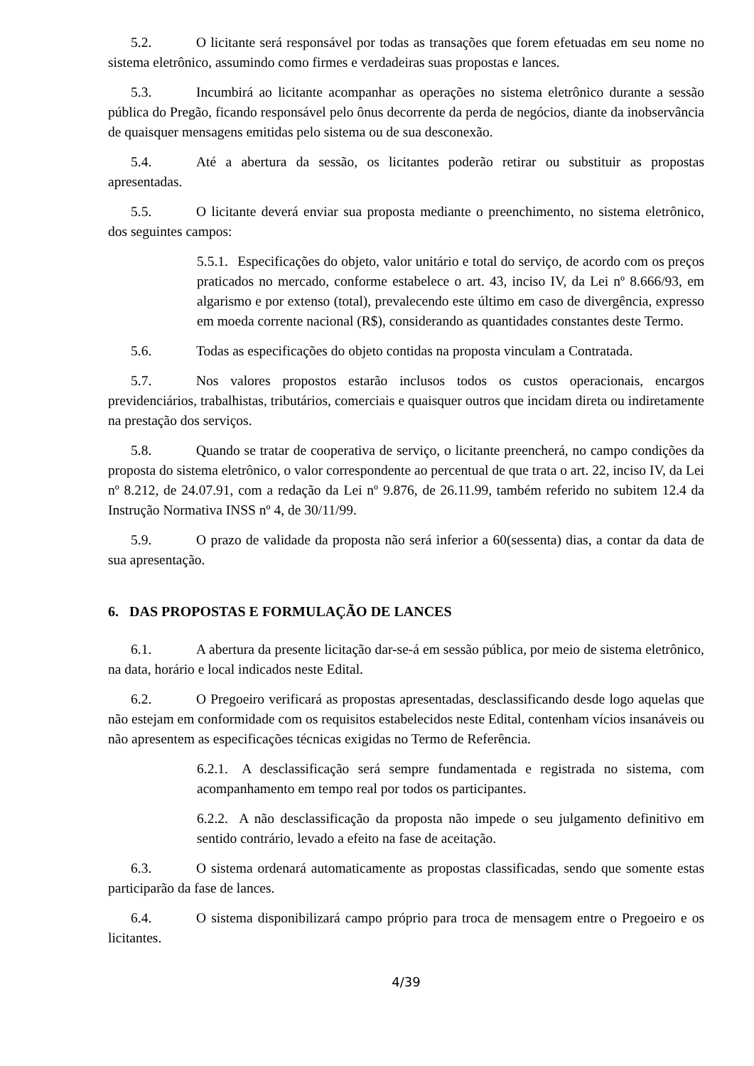5.2. O licitante será responsável por todas as transações que forem efetuadas em seu nome no sistema eletrônico, assumindo como firmes e verdadeiras suas propostas e lances.
5.3. Incumbirá ao licitante acompanhar as operações no sistema eletrônico durante a sessão pública do Pregão, ficando responsável pelo ônus decorrente da perda de negócios, diante da inobservância de quaisquer mensagens emitidas pelo sistema ou de sua desconexão.
5.4. Até a abertura da sessão, os licitantes poderão retirar ou substituir as propostas apresentadas.
5.5. O licitante deverá enviar sua proposta mediante o preenchimento, no sistema eletrônico, dos seguintes campos:
5.5.1. Especificações do objeto, valor unitário e total do serviço, de acordo com os preços praticados no mercado, conforme estabelece o art. 43, inciso IV, da Lei nº 8.666/93, em algarismo e por extenso (total), prevalecendo este último em caso de divergência, expresso em moeda corrente nacional (R$), considerando as quantidades constantes deste Termo.
5.6. Todas as especificações do objeto contidas na proposta vinculam a Contratada.
5.7. Nos valores propostos estarão inclusos todos os custos operacionais, encargos previdenciários, trabalhistas, tributários, comerciais e quaisquer outros que incidam direta ou indiretamente na prestação dos serviços.
5.8. Quando se tratar de cooperativa de serviço, o licitante preencherá, no campo condições da proposta do sistema eletrônico, o valor correspondente ao percentual de que trata o art. 22, inciso IV, da Lei nº 8.212, de 24.07.91, com a redação da Lei nº 9.876, de 26.11.99, também referido no subitem 12.4 da Instrução Normativa INSS nº 4, de 30/11/99.
5.9. O prazo de validade da proposta não será inferior a 60(sessenta) dias, a contar da data de sua apresentação.
6. DAS PROPOSTAS E FORMULAÇÃO DE LANCES
6.1. A abertura da presente licitação dar-se-á em sessão pública, por meio de sistema eletrônico, na data, horário e local indicados neste Edital.
6.2. O Pregoeiro verificará as propostas apresentadas, desclassificando desde logo aquelas que não estejam em conformidade com os requisitos estabelecidos neste Edital, contenham vícios insanáveis ou não apresentem as especificações técnicas exigidas no Termo de Referência.
6.2.1. A desclassificação será sempre fundamentada e registrada no sistema, com acompanhamento em tempo real por todos os participantes.
6.2.2. A não desclassificação da proposta não impede o seu julgamento definitivo em sentido contrário, levado a efeito na fase de aceitação.
6.3. O sistema ordenará automaticamente as propostas classificadas, sendo que somente estas participarão da fase de lances.
6.4. O sistema disponibilizará campo próprio para troca de mensagem entre o Pregoeiro e os licitantes.
4/39